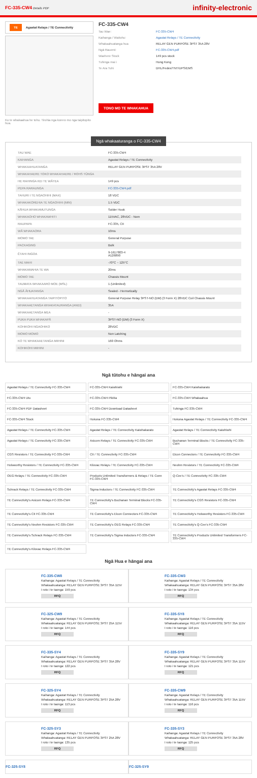FC-335-CW4 Details PDF infinity-electronic
TE Agastat Relays / TE Connectivity
Ko te whakaahua he tohu. Tirohia nga korero mo nga taipitopito hua.
FC-335-CW4
Tau Wae: FC-335-CW4
Kaihanga / Waitohu: Agastat Relays / TE Connectivity
Whakaahuatanga hua RELAY GEN PURPOSE 3PST 35A 28V
Ngā Rauemi: FC-335-CW4.pdf
Waehere Stock 149 pcs stock
Tuhinga mai i Hong Kong
Te Ara Tuhi DHL/Fedex/TNT/UPS/EMS
TONO MO TE WHAKAHUA
Ngā whakaaturanga o FC-335-CW4
| TAU WAE | FC-335-CW4 |
| KAIHANGA | Agastat Relays / TE Connectivity |
| WHAKAAHUATANGA | RELAY GEN PURPOSE 3PST 35A 28V |
| WHAKAHAERE TOKO WHAKAHAERE / ROHS TŪNGA | |
| HE RAHINGA KEI TE WĀTEA | 149 pcs |
| PEPA RARAUNGA | FC-335-CW4.pdf |
| TAHURI I TE NGAOHIHI (MAX) | 18 VDC |
| WHAKAKOREHIA TE NGAOHIHI (MIN) | 1.5 VDC |
| KĀHUA WHAKAMUTUNGA | Solder Hook |
| WHAKAOHO WHAKAWHITI | 115VAC, 28VDC - Nom |
| RAUPAPA | FC-335, CII |
| WĀ WHAKAORA | 10ms |
| MOMO TAE | General Purpose |
| PACKAGING | Bulk |
| ĒTAHI INGOA | 9-1617803-4 A126890 |
| TAE MAHI | -70°C ~ 125°C |
| WHAKAMAHIA TE WA | 20ms |
| MOMO TAE | Chassis Mount |
| TAUMATA WHAKAARO MOE (MSL) | 1 (Unlimited) |
| NGĀ ĀHUATANGA | Sealed - Hermetically |
| WHAKAAHUATANGA TAIPITOPITO | General Purpose Relay 3PST-NO (DM) (3 Form X) 28VDC Coil Chassis Mount |
| WHAKAAETANGA WHAKATAURANGA (ANEI) | 35A |
| WHAKAAETANGA MEA | - |
| PUKA PUKA WHAKAPĀ | 3PST-NO (DM) (3 Form X) |
| KOHIKOHI NGAOHIKO | 28VDC |
| MOMO MOMO | Non Latching |
| KO TE WHAKAAETANGA MIIHINI | 160 Ohms |
| KOHIKOHI MIIHINI | - |
Ngā tūtohu e hāngai ana
Agastat Relays / TE Connectivity FC-335-CW4
FC-335-CW4 Kaiwhiwhi
FC-335-CW4 Kaiwhakarato
FC-335-CW4 Utu
FC-335-CW4 Pikitia
FC-335-CW4 Whakaahua
FC-335-CW4 PDF Datasheet
FC-335-CW4 Download Datasheet
Tuhinga FC-335-CW4
FC-335-CW4 Stock
Hokona FC-335-CW4
Hokona Agastat Relays / TE Connectivity FC-335-CW4
Agastat Relays / TE Connectivity FC-335-CW4
Agastat Relays / TE Connectivity Kaiwhakarato
Agastat Relays / TE Connectivity Kaiwhiwhi
Agastat Relays / TE Connectivity FC-335-CW4
Axicom Relays / TE Connectivity FC-335-CW4
Buchanan Terminal Blocks / TE Connectivity FC-335-CW4
CGS Resistors / TE Connectivity FC-335-CW4
CII / TE Connectivity FC-335-CW4
Elcon Connectors / TE Connectivity FC-335-CW4
Holsworthy Resistors / TE Connectivity FC-335-CW4
Kilovac Relays / TE Connectivity FC-335-CW4
Neohm Resistors / TE Connectivity FC-335-CW4
OEG Relays / TE Connectivity FC-335-CW4
Products Unlimited Transformers & Relays / TE Conn FC-335-CW4
Q-Cee's / TE Connectivity FC-335-CW4
Schrack Relays / TE Connectivity FC-335-CW4
Sigma Inductors / TE Connectivity FC-335-CW4
TE Connectivity's Agastat Relays FC-335-CW4
TE Connectivity's Axicom Relays FC-335-CW4
TE Connectivity's Buchanan Terminal Blocks FC-335-CW4
TE Connectivity's CGS Resistors FC-335-CW4
TE Connectivity's CII FC-335-CW4
TE Connectivity's Elcon Connectors FC-335-CW4
TE Connectivity's Holsworthy Resistors FC-335-CW4
TE Connectivity's Neohm Resistors FC-335-CW4
TE Connectivity's OEG Relays FC-335-CW4
TE Connectivity's Q-Cee's FC-335-CW4
TE Connectivity's Schrack Relays FC-335-CW4
TE Connectivity's Sigma Inductors FC-335-CW4
TE Connectivity's Products Unlimited Transformers FC-335-CW4
TE Connectivity's Kilovac Relays FC-335-CW4
Ngā Hua e hāngai ana
FC-335-CW8
Kaihanga: Agastat Relays / TE Connectivity
Whakaahuatanga: RELAY GEN PURPOSE 3PST 35A 115V
I roto i te taonga: 159 pcs
RFQ
FC-335-CW3
Kaihanga: Agastat Relays / TE Connectivity
Whakaahuatanga: RELAY GEN PURPOSE 3PST 35A 28V
I roto i te taonga: 134 pcs
RFQ
FC-325-CW9
Kaihanga: Agastat Relays / TE Connectivity
Whakaahuatanga: RELAY GEN PURPOSE 3PST 25A 115V
I roto i te taonga: 144 pcs
RFQ
FC-335-SY8
Kaihanga: Agastat Relays / TE Connectivity
Whakaahuatanga: RELAY GEN PURPOSE 3PST 35A 115V
I roto i te taonga: 116 pcs
RFQ
FC-335-SY4
Kaihanga: Agastat Relays / TE Connectivity
Whakaahuatanga: RELAY GEN PURPOSE 3PST 35A 28V
I roto i te taonga: 122 pcs
RFQ
FC-335-SY9
Kaihanga: Agastat Relays / TE Connectivity
Whakaahuatanga: RELAY GEN PURPOSE 3PST 35A 115V
I roto i te taonga: 121 pcs
RFQ
FC-325-SY4
Kaihanga: Agastat Relays / TE Connectivity
Whakaahuatanga: RELAY GEN PURPOSE 3PST 25A 28V
I roto i te taonga: 113 pcs
RFQ
FC-335-CW9
Kaihanga: Agastat Relays / TE Connectivity
Whakaahuatanga: RELAY GEN PURPOSE 3PST 35A 115V
I roto i te taonga: 116 pcs
RFQ
FC-325-SY3
Kaihanga: Agastat Relays / TE Connectivity
Whakaahuatanga: RELAY GEN PURPOSE 3PST 25A 28V
I roto i te taonga: 135 pcs
RFQ
FC-335-SY3
Kaihanga: Agastat Relays / TE Connectivity
Whakaahuatanga: RELAY GEN PURPOSE 3PST 35A 28V
I roto i te taonga: 125 pcs
RFQ
FC-325-SY8
FC-325-SY9